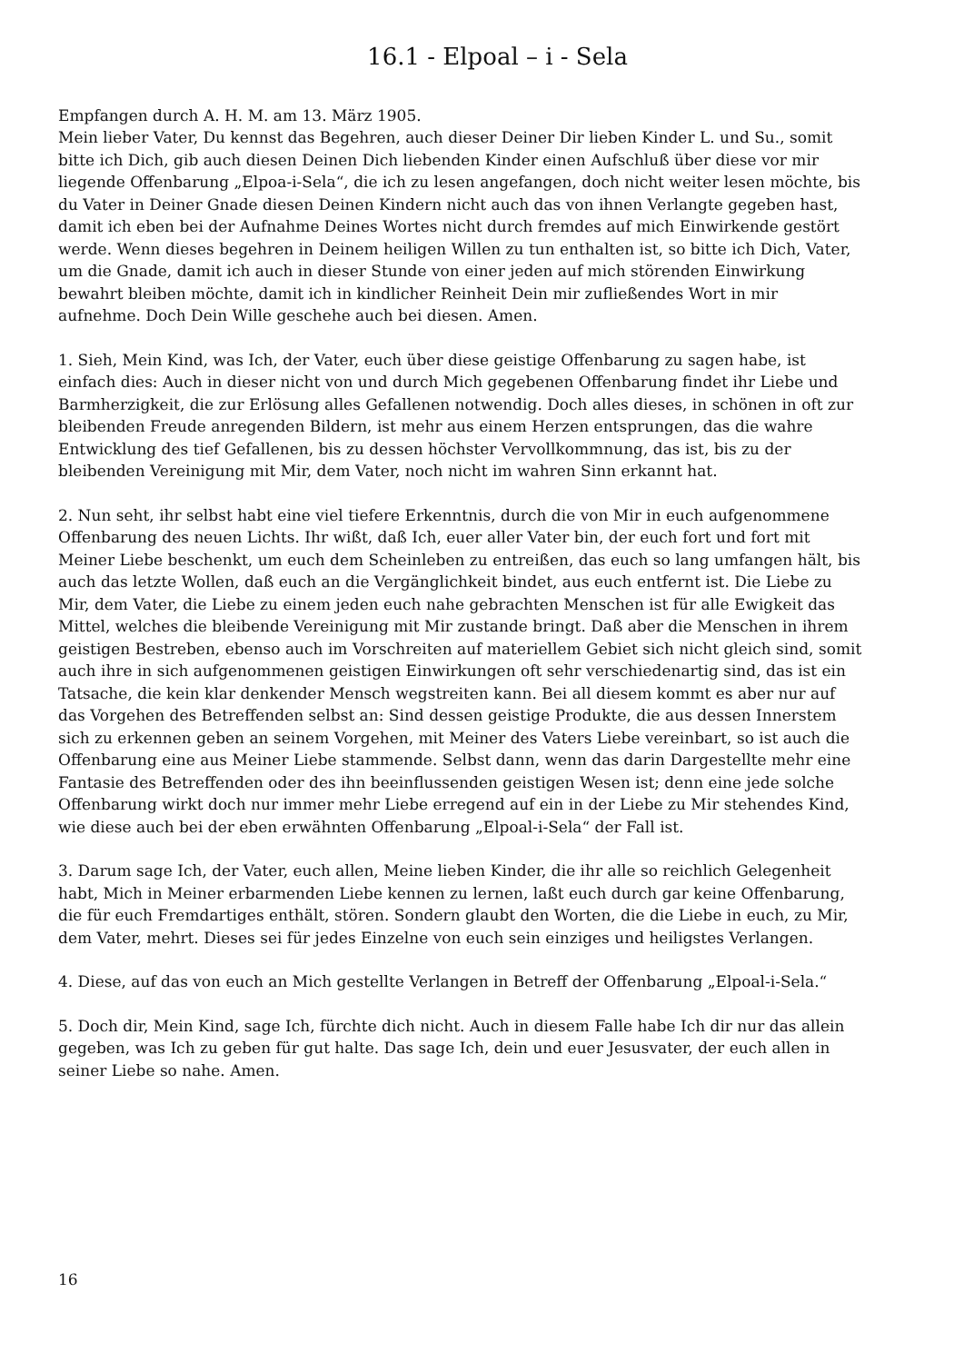16.1 - Elpoal – i - Sela
Empfangen durch A. H. M. am 13. März 1905.
Mein lieber Vater, Du kennst das Begehren, auch dieser Deiner Dir lieben Kinder L. und Su., somit bitte ich Dich, gib auch diesen Deinen Dich liebenden Kinder einen Aufschluß über diese vor mir liegende Offenbarung „Elpoa-i-Sela“, die ich zu lesen angefangen, doch nicht weiter lesen möchte, bis du Vater in Deiner Gnade diesen Deinen Kindern nicht auch das von ihnen Verlangte gegeben hast, damit ich eben bei der Aufnahme Deines Wortes nicht durch fremdes auf mich Einwirkende gestört werde. Wenn dieses begehren in Deinem heiligen Willen zu tun enthalten ist, so bitte ich Dich, Vater, um die Gnade, damit ich auch in dieser Stunde von einer jeden auf mich störenden Einwirkung bewahrt bleiben möchte, damit ich in kindlicher Reinheit Dein mir zufließendes Wort in mir aufnehme. Doch Dein Wille geschehe auch bei diesen. Amen.
1. Sieh, Mein Kind, was Ich, der Vater, euch über diese geistige Offenbarung zu sagen habe, ist einfach dies: Auch in dieser nicht von und durch Mich gegebenen Offenbarung findet ihr Liebe und Barmherzigkeit, die zur Erlösung alles Gefallenen notwendig. Doch alles dieses, in schönen in oft zur bleibenden Freude anregenden Bildern, ist mehr aus einem Herzen entsprungen, das die wahre Entwicklung des tief Gefallenen, bis zu dessen höchster Vervollkommnung, das ist, bis zu der bleibenden Vereinigung mit Mir, dem Vater, noch nicht im wahren Sinn erkannt hat.
2. Nun seht, ihr selbst habt eine viel tiefere Erkenntnis, durch die von Mir in euch aufgenommene Offenbarung des neuen Lichts. Ihr wißt, daß Ich, euer aller Vater bin, der euch fort und fort mit Meiner Liebe beschenkt, um euch dem Scheinleben zu entreißen, das euch so lang umfangen hält, bis auch das letzte Wollen, daß euch an die Vergänglichkeit bindet, aus euch entfernt ist. Die Liebe zu Mir, dem Vater, die Liebe zu einem jeden euch nahe gebrachten Menschen ist für alle Ewigkeit das Mittel, welches die bleibende Vereinigung mit Mir zustande bringt. Daß aber die Menschen in ihrem geistigen Bestreben, ebenso auch im Vorschreiten auf materiellem Gebiet sich nicht gleich sind, somit auch ihre in sich aufgenommenen geistigen Einwirkungen oft sehr verschiedenartig sind, das ist ein Tatsache, die kein klar denkender Mensch wegstreiten kann. Bei all diesem kommt es aber nur auf das Vorgehen des Betreffenden selbst an: Sind dessen geistige Produkte, die aus dessen Innerstem sich zu erkennen geben an seinem Vorgehen, mit Meiner des Vaters Liebe vereinbart, so ist auch die Offenbarung eine aus Meiner Liebe stammende. Selbst dann, wenn das darin Dargestellte mehr eine Fantasie des Betreffenden oder des ihn beeinflussenden geistigen Wesen ist; denn eine jede solche Offenbarung wirkt doch nur immer mehr Liebe erregend auf ein in der Liebe zu Mir stehendes Kind, wie diese auch bei der eben erwähnten Offenbarung „Elpoal-i-Sela“ der Fall ist.
3. Darum sage Ich, der Vater, euch allen, Meine lieben Kinder, die ihr alle so reichlich Gelegenheit habt, Mich in Meiner erbarmenden Liebe kennen zu lernen, laßt euch durch gar keine Offenbarung, die für euch Fremdartiges enthält, stören. Sondern glaubt den Worten, die die Liebe in euch, zu Mir, dem Vater, mehrt. Dieses sei für jedes Einzelne von euch sein einziges und heiligstes Verlangen.
4. Diese, auf das von euch an Mich gestellte Verlangen in Betreff der Offenbarung „Elpoal-i-Sela.“
5. Doch dir, Mein Kind, sage Ich, fürchte dich nicht. Auch in diesem Falle habe Ich dir nur das allein gegeben, was Ich zu geben für gut halte. Das sage Ich, dein und euer Jesusvater, der euch allen in seiner Liebe so nahe. Amen.
16